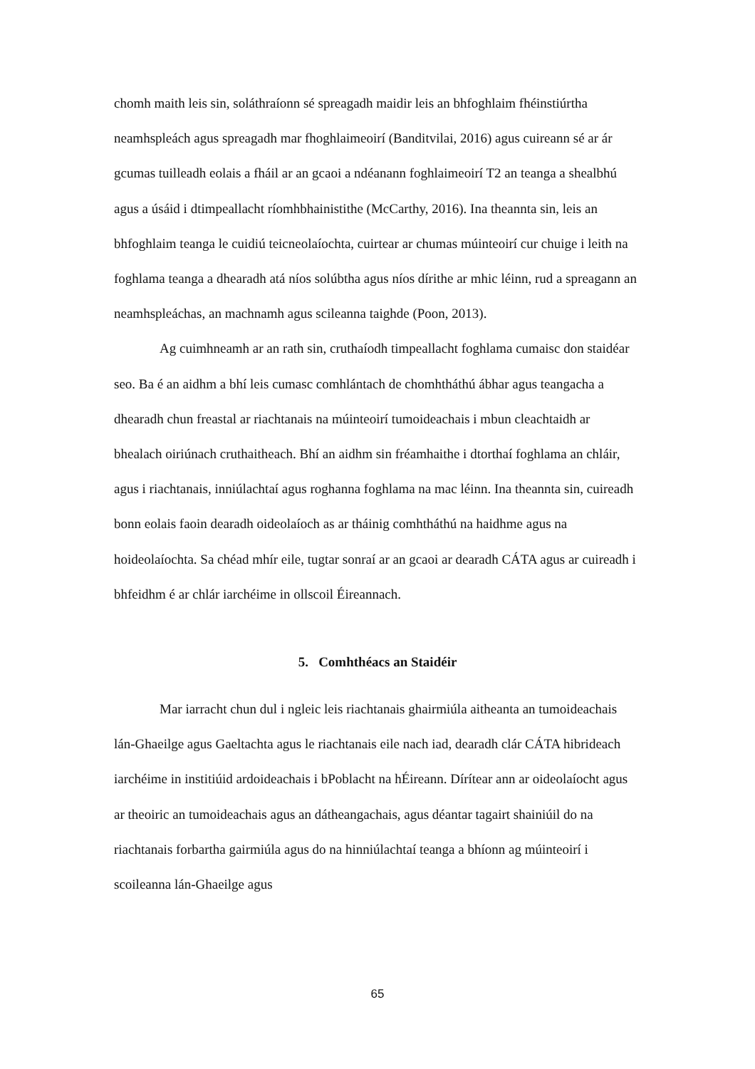chomh maith leis sin, soláthraíonn sé spreagadh maidir leis an bhfoghlaim fhéinstiúrtha neamhspleách agus spreagadh mar fhoghlaimeoirí (Banditvilai, 2016) agus cuireann sé ar ár gcumas tuilleadh eolais a fháil ar an gcaoi a ndéanann foghlaimeoirí T2 an teanga a shealbhú agus a úsáid i dtimpeallacht ríomhbhainistithe (McCarthy, 2016). Ina theannta sin, leis an bhfoghlaim teanga le cuidiú teicneolaíochta, cuirtear ar chumas múinteoirí cur chuige i leith na foghlama teanga a dhearadh atá níos solúbtha agus níos dírithe ar mhic léinn, rud a spreagann an neamhspleáchas, an machnamh agus scileanna taighde (Poon, 2013).
Ag cuimhneamh ar an rath sin, cruthaíodh timpeallacht foghlama cumaisc don staidéar seo. Ba é an aidhm a bhí leis cumasc comhlántach de chomhtháthú ábhar agus teangacha a dhearadh chun freastal ar riachtanais na múinteoirí tumoideachais i mbun cleachtaidh ar bhealach oiriúnach cruthaitheach. Bhí an aidhm sin fréamhaithe i dtorthaí foghlama an chláir, agus i riachtanais, inniúlachtaí agus roghanna foghlama na mac léinn. Ina theannta sin, cuireadh bonn eolais faoin dearadh oideolaíoch as ar tháinig comhtháthú na haidhme agus na hoideolaíochta. Sa chéad mhír eile, tugtar sonraí ar an gcaoi ar dearadh CÁTA agus ar cuireadh i bhfeidhm é ar chlár iarchéime in ollscoil Éireannach.
5. Comhthéacs an Staidéir
Mar iarracht chun dul i ngleic leis riachtanais ghairmiúla aitheanta an tumoideachais lán-Ghaeilge agus Gaeltachta agus le riachtanais eile nach iad, dearadh clár CÁTA hibrideach iarchéime in institiúid ardoideachais i bPoblacht na hÉireann. Dírítear ann ar oideolaíocht agus ar theoiric an tumoideachais agus an dátheangachais, agus déantar tagairt shainiúil do na riachtanais forbartha gairmiúla agus do na hinniúlachtaí teanga a bhíonn ag múinteoirí i scoileanna lán-Ghaeilge agus
65